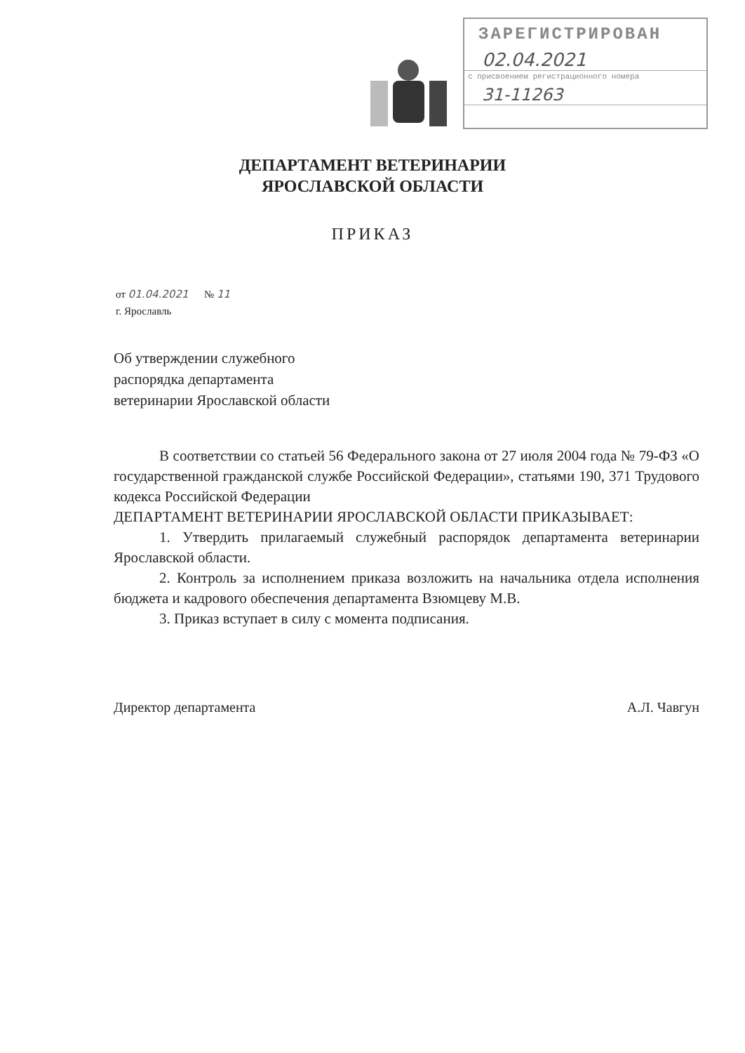ЗАРЕГИСТРИРОВАН
02.04.2021
с присвоением регистрационного номера
31-11263
ДЕПАРТАМЕНТ ВЕТЕРИНАРИИ
ЯРОСЛАВСКОЙ ОБЛАСТИ
ПРИКАЗ
от 01.04.2021 № 11
г. Ярославль
Об утверждении служебного
распорядка департамента
ветеринарии Ярославской области
В соответствии со статьей 56 Федерального закона от 27 июля 2004 года № 79-ФЗ «О государственной гражданской службе Российской Федерации», статьями 190, 371 Трудового кодекса Российской Федерации
ДЕПАРТАМЕНТ ВЕТЕРИНАРИИ ЯРОСЛАВСКОЙ ОБЛАСТИ ПРИКАЗЫВАЕТ:
1. Утвердить прилагаемый служебный распорядок департамента ветеринарии Ярославской области.
2. Контроль за исполнением приказа возложить на начальника отдела исполнения бюджета и кадрового обеспечения департамента Взюмцеву М.В.
3. Приказ вступает в силу с момента подписания.
Директор департамента А.Л. Чавгун